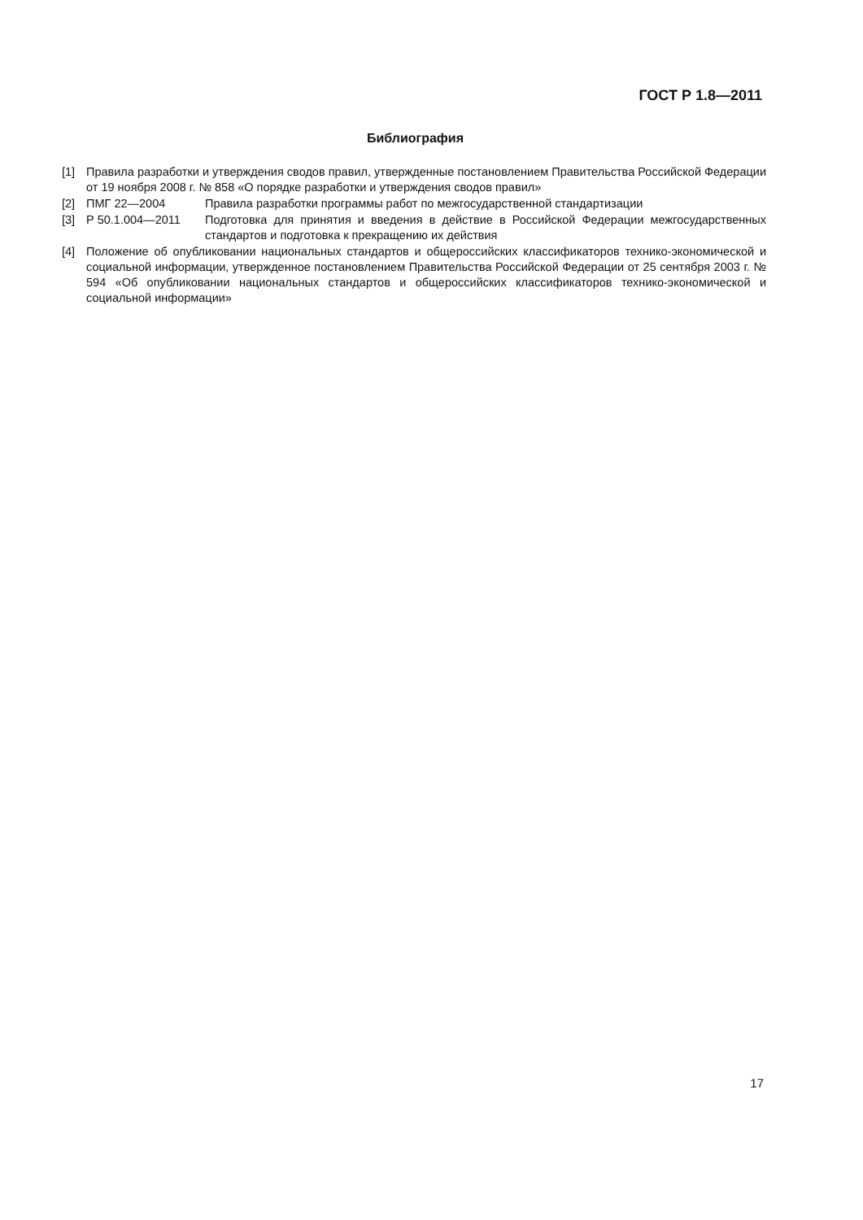ГОСТ Р 1.8—2011
Библиография
[1] Правила разработки и утверждения сводов правил, утвержденные постановлением Правительства Российской Федерации от 19 ноября 2008 г. № 858 «О порядке разработки и утверждения сводов правил»
[2] ПМГ 22—2004 Правила разработки программы работ по межгосударственной стандартизации
[3] Р 50.1.004—2011 Подготовка для принятия и введения в действие в Российской Федерации межгосударственных стандартов и подготовка к прекращению их действия
[4] Положение об опубликовании национальных стандартов и общероссийских классификаторов технико-экономической и социальной информации, утвержденное постановлением Правительства Российской Федерации от 25 сентября 2003 г. № 594 «Об опубликовании национальных стандартов и общероссийских классификаторов технико-экономической и социальной информации»
17